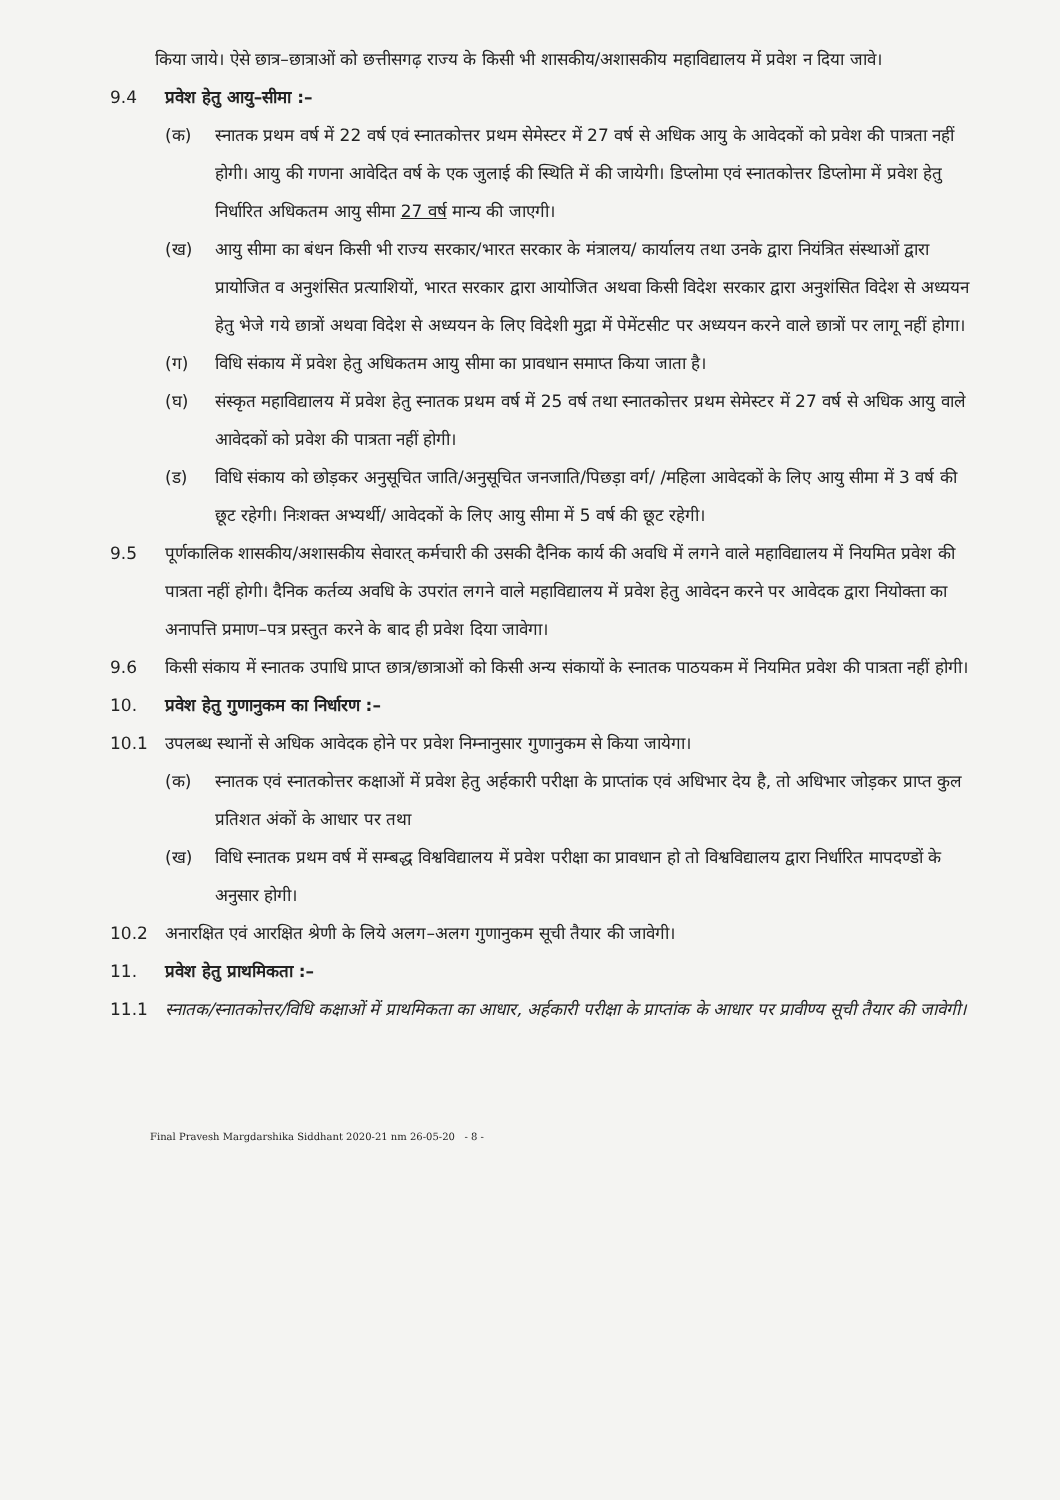किया जाये। ऐसे छात्र–छात्राओं को छत्तीसगढ़ राज्य के किसी भी शासकीय/अशासकीय महाविद्यालय में प्रवेश न दिया जावे।
9.4 प्रवेश हेतु आयु–सीमा :–
(क) स्नातक प्रथम वर्ष में 22 वर्ष एवं स्नातकोत्तर प्रथम सेमेस्टर में 27 वर्ष से अधिक आयु के आवेदकों को प्रवेश की पात्रता नहीं होगी। आयु की गणना आवेदित वर्ष के एक जुलाई की स्थिति में की जायेगी। डिप्लोमा एवं स्नातकोत्तर डिप्लोमा में प्रवेश हेतु निर्धारित अधिकतम आयु सीमा 27 वर्ष मान्य की जाएगी।
(ख) आयु सीमा का बंधन किसी भी राज्य सरकार/भारत सरकार के मंत्रालय/ कार्यालय तथा उनके द्वारा नियंत्रित संस्थाओं द्वारा प्रायोजित व अनुशंसित प्रत्याशियों, भारत सरकार द्वारा आयोजित अथवा किसी विदेश सरकार द्वारा अनुशंसित विदेश से अध्ययन हेतु भेजे गये छात्रों अथवा विदेश से अध्ययन के लिए विदेशी मुद्रा में पेमेंटसीट पर अध्ययन करने वाले छात्रों पर लागू नहीं होगा।
(ग) विधि संकाय में प्रवेश हेतु अधिकतम आयु सीमा का प्रावधान समाप्त किया जाता है।
(घ) संस्कृत महाविद्यालय में प्रवेश हेतु स्नातक प्रथम वर्ष में 25 वर्ष तथा स्नातकोत्तर प्रथम सेमेस्टर में 27 वर्ष से अधिक आयु वाले आवेदकों को प्रवेश की पात्रता नहीं होगी।
(ड) विधि संकाय को छोड़कर अनुसूचित जाति/अनुसूचित जनजाति/पिछड़ा वर्ग/ /महिला आवेदकों के लिए आयु सीमा में 3 वर्ष की छूट रहेगी। निःशक्त अभ्यर्थी/ आवेदकों के लिए आयु सीमा में 5 वर्ष की छूट रहेगी।
9.5 पूर्णकालिक शासकीय/अशासकीय सेवारत् कर्मचारी की उसकी दैनिक कार्य की अवधि में लगने वाले महाविद्यालय में नियमित प्रवेश की पात्रता नहीं होगी। दैनिक कर्तव्य अवधि के उपरांत लगने वाले महाविद्यालय में प्रवेश हेतु आवेदन करने पर आवेदक द्वारा नियोक्ता का अनापत्ति प्रमाण–पत्र प्रस्तुत करने के बाद ही प्रवेश दिया जावेगा।
9.6 किसी संकाय में स्नातक उपाधि प्राप्त छात्र/छात्राओं को किसी अन्य संकायों के स्नातक पाठयकम में नियमित प्रवेश की पात्रता नहीं होगी।
10. प्रवेश हेतु गुणानुकम का निर्धारण :–
10.1 उपलब्ध स्थानों से अधिक आवेदक होने पर प्रवेश निम्नानुसार गुणानुकम से किया जायेगा।
(क) स्नातक एवं स्नातकोत्तर कक्षाओं में प्रवेश हेतु अर्हकारी परीक्षा के प्राप्तांक एवं अधिभार देय है, तो अधिभार जोड़कर प्राप्त कुल प्रतिशत अंकों के आधार पर तथा
(ख) विधि स्नातक प्रथम वर्ष में सम्बद्ध विश्वविद्यालय में प्रवेश परीक्षा का प्रावधान हो तो विश्वविद्यालय द्वारा निर्धारित मापदण्डों के अनुसार होगी।
10.2 अनारक्षित एवं आरक्षित श्रेणी के लिये अलग–अलग गुणानुकम सूची तैयार की जावेगी।
11. प्रवेश हेतु प्राथमिकता :–
11.1 स्नातक/स्नातकोत्तर/विधि कक्षाओं में प्राथमिकता का आधार, अर्हकारी परीक्षा के प्राप्तांक के आधार पर प्रावीण्य सूची तैयार की जावेगी।
Final Pravesh Margdarshika Siddhant 2020-21 nm 26-05-20 - 8 -